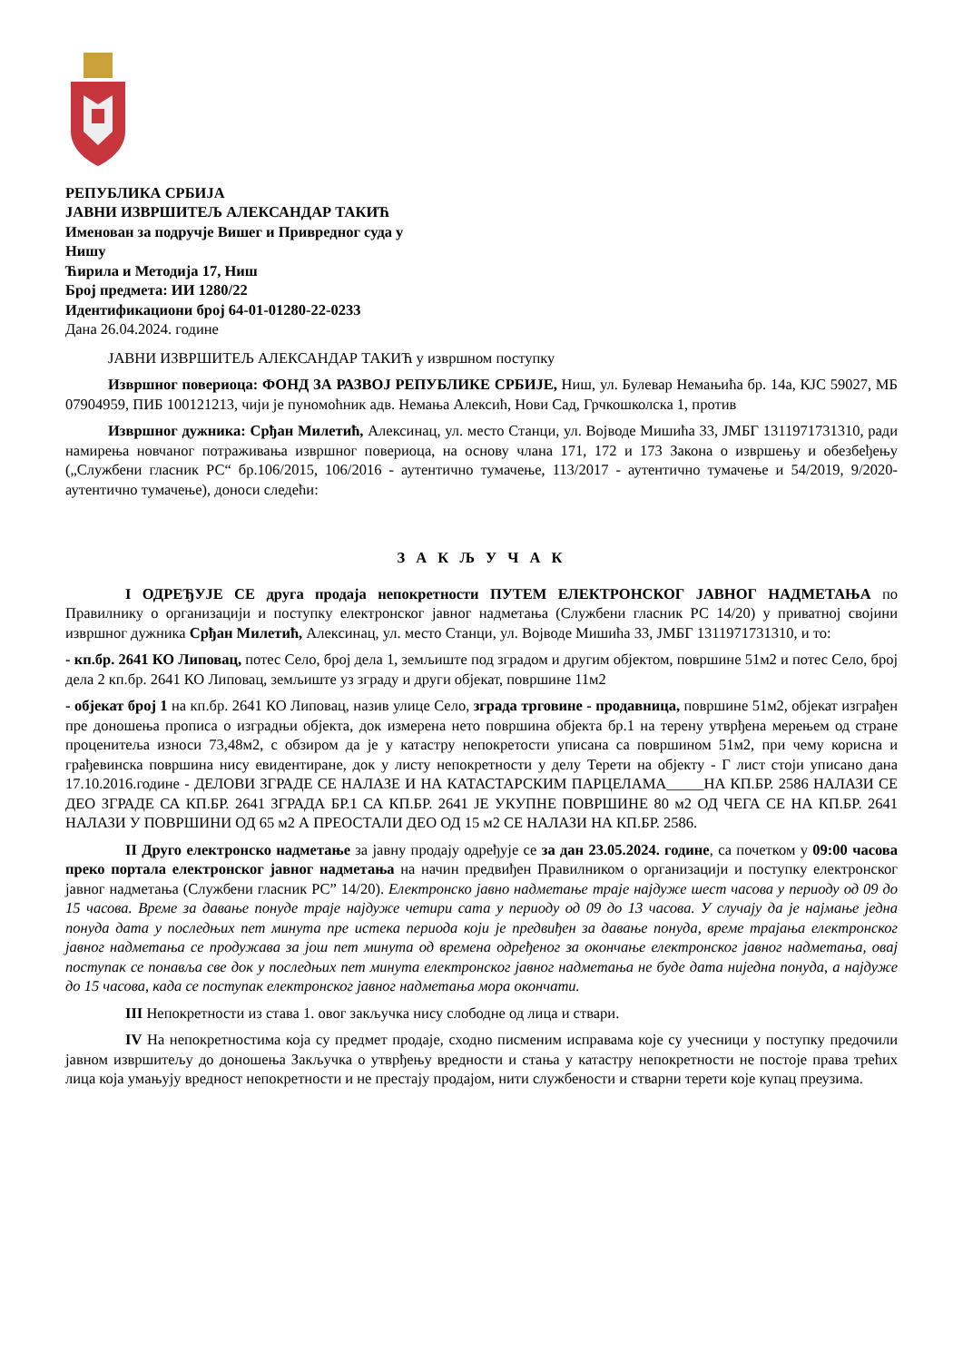РЕПУБЛИКА СРБИЈА
ЈАВНИ ИЗВРШИТЕЉ АЛЕКСАНДАР ТАКИЋ
Именован за подручје Вишег и Привредног суда у
Нишу
Ћирила и Методија 17, Ниш
Број предмета: ИИ 1280/22
Идентификациони број 64-01-01280-22-0233
Дана 26.04.2024. године
ЈАВНИ ИЗВРШИТЕЉ АЛЕКСАНДАР ТАКИЋ у извршном поступку
Извршног повериоца: ФОНД ЗА РАЗВОЈ РЕПУБЛИКЕ СРБИЈЕ, Ниш, ул. Булевар Немањића бр. 14а, КЈС 59027, МБ 07904959, ПИБ 100121213, чији је пуномоћник адв. Немања Алексић, Нови Сад, Грчкошколска 1, против
Извршног дужника: Срђан Милетић, Алексинац, ул. место Станци, ул. Војводе Мишића 33, ЈМБГ 1311971731310, ради намирења новчаног потраживања извршног повериоца, на основу члана 171, 172 и 173 Закона о извршењу и обезбеђењу („Службени гласник РС“ бр.106/2015, 106/2016 - аутентично тумачење, 113/2017 - аутентично тумачење и 54/2019, 9/2020-аутентично тумачење), доноси следећи:
З А К Љ У Ч А К
I ОДРЕЂУЈЕ СЕ друга продаја непокретности ПУТЕМ ЕЛЕКТРОНСКОГ ЈАВНОГ НАДМЕТАЊА по Правилнику о организацији и поступку електронског јавног надметања (Службени гласник РС 14/20) у приватној својини извршног дужника Срђан Милетић, Алексинац, ул. место Станци, ул. Војводе Мишића 33, ЈМБГ 1311971731310, и то:
- кп.бр. 2641 КО Липовац, потес Село, број дела 1, земљиште под зградом и другим објектом, површине 51м2 и потес Село, број дела 2 кп.бр. 2641 КО Липовац, земљиште уз зграду и други објекат, површине 11м2
- објекат број 1 на кп.бр. 2641 КО Липовац, назив улице Село, зграда трговине - продавница, површине 51м2, објекат изграђен пре доношења прописа о изградњи објекта, док измерена нето површина објекта бр.1 на терену утврђена мерењем од стране проценитеља износи 73,48м2, с обзиром да је у катастру непокретости уписана са површином 51м2, при чему корисна и грађевинска површина нису евидентиране, док у листу непокретности у делу Терети на објекту - Г лист стоји уписано дана 17.10.2016.године - ДЕЛОВИ ЗГРАДЕ СЕ НАЛАЗЕ И НА КАТАСТАРСКИМ ПАРЦЕЛАМА_____НА КП.БР. 2586 НАЛАЗИ СЕ ДЕО ЗГРАДЕ СА КП.БР. 2641 ЗГРАДА БР.1 СА КП.БР. 2641 ЈЕ УКУПНЕ ПОВРШИНЕ 80 м2 ОД ЧЕГА СЕ НА КП.БР. 2641 НАЛАЗИ У ПОВРШИНИ ОД 65 м2 А ПРЕОСТАЛИ ДЕО ОД 15 м2 СЕ НАЛАЗИ НА КП.БР. 2586.
II Друго електронско надметање за јавну продају одређује се за дан 23.05.2024. године, са почетком у 09:00 часова преко портала електронског јавног надметања на начин предвиђен Правилником о организацији и поступку електронског јавног надметања (Службени гласник РС” 14/20). Електронско јавно надметање траје најдуже шест часова у периоду од 09 до 15 часова. Време за давање понуде траје најдуже четири сата у периоду од 09 до 13 часова. У случају да је најмање једна понуда дата у последњих пет минута пре истека периода који је предвиђен за давање понуда, време трајања електронског јавног надметања се продужава за још пет минута од времена одређеног за окончање електронског јавног надметања, овај поступак се понавља све док у последњих пет минута електронског јавног надметања не буде дата ниједна понуда, а најдуже до 15 часова, када се поступак електронског јавног надметања мора окончати.
III Непокретности из става 1. овог закључка нису слободне од лица и ствари.
IV На непокретностима која су предмет продаје, сходно писменим исправама које су учесници у поступку предочили јавном извршитељу до доношења Закључка о утврђењу вредности и стања у катастру непокретности не постоје права трећих лица која умањују вредност непокретности и не престају продајом, нити службености и стварни терети које купац преузима.